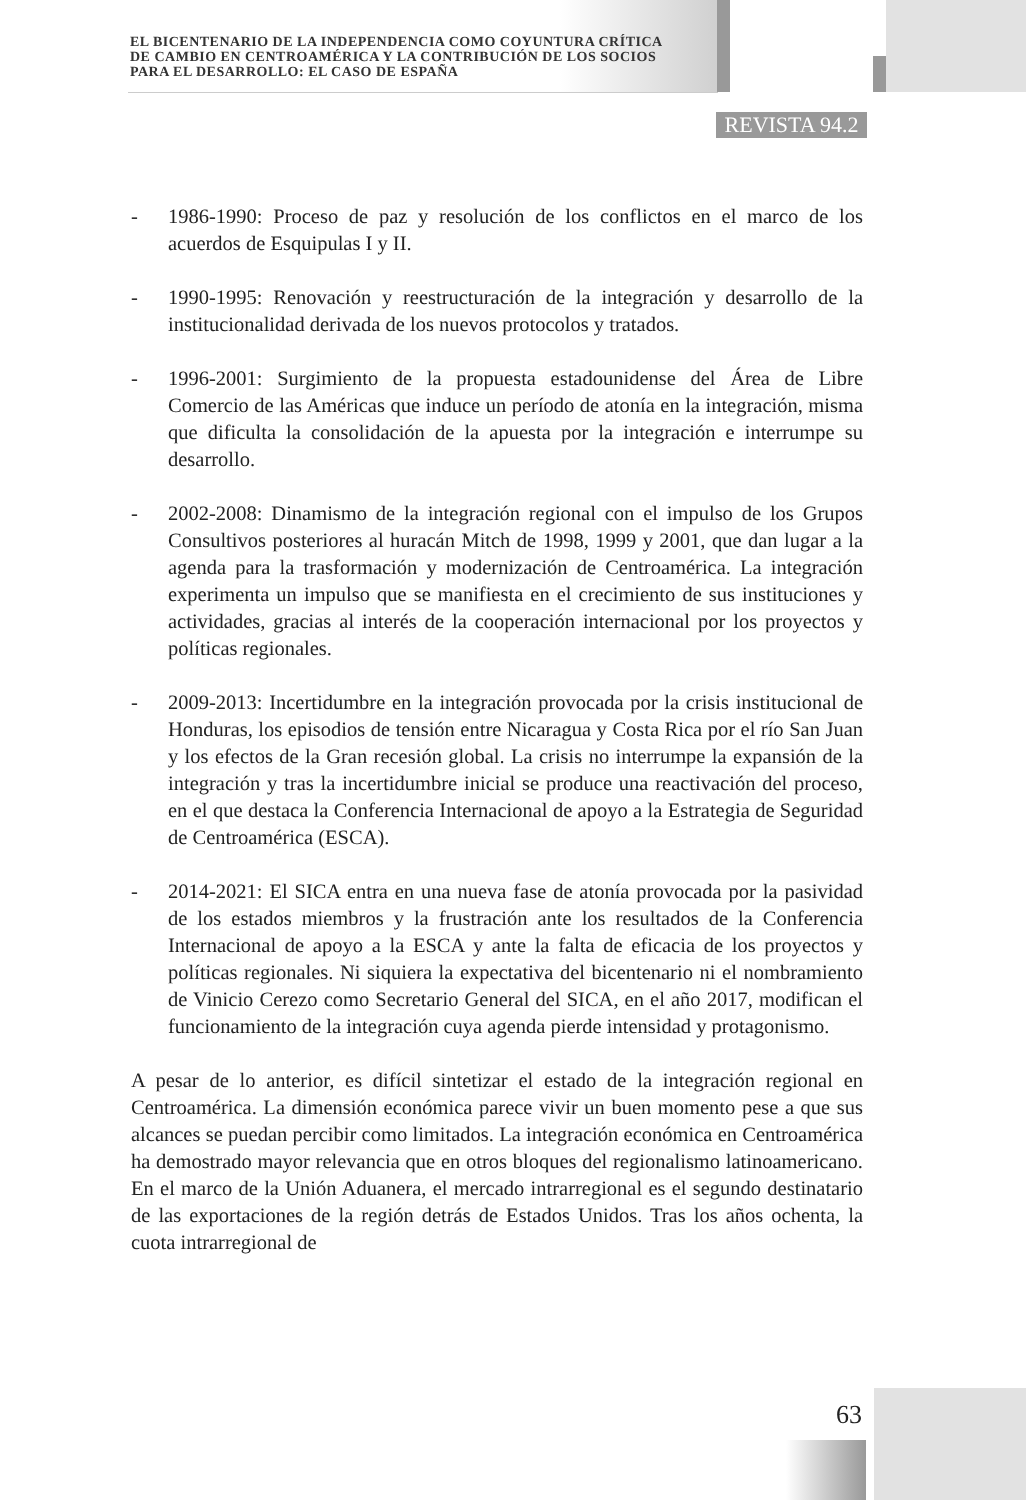EL BICENTENARIO DE LA INDEPENDENCIA COMO COYUNTURA CRÍTICA
DE CAMBIO EN CENTROAMÉRICA Y LA CONTRIBUCIÓN DE LOS SOCIOS
PARA EL DESARROLLO: EL CASO DE ESPAÑA
REVISTA 94.2
- 1986-1990: Proceso de paz y resolución de los conflictos en el marco de los acuerdos de Esquipulas I y II.
- 1990-1995: Renovación y reestructuración de la integración y desarrollo de la institucionalidad derivada de los nuevos protocolos y tratados.
- 1996-2001: Surgimiento de la propuesta estadounidense del Área de Libre Comercio de las Américas que induce un período de atonía en la integración, misma que dificulta la consolidación de la apuesta por la integración e interrumpe su desarrollo.
- 2002-2008: Dinamismo de la integración regional con el impulso de los Grupos Consultivos posteriores al huracán Mitch de 1998, 1999 y 2001, que dan lugar a la agenda para la trasformación y modernización de Centroamérica. La integración experimenta un impulso que se manifiesta en el crecimiento de sus instituciones y actividades, gracias al interés de la cooperación internacional por los proyectos y políticas regionales.
- 2009-2013: Incertidumbre en la integración provocada por la crisis institucional de Honduras, los episodios de tensión entre Nicaragua y Costa Rica por el río San Juan y los efectos de la Gran recesión global. La crisis no interrumpe la expansión de la integración y tras la incertidumbre inicial se produce una reactivación del proceso, en el que destaca la Conferencia Internacional de apoyo a la Estrategia de Seguridad de Centroamérica (ESCA).
- 2014-2021: El SICA entra en una nueva fase de atonía provocada por la pasividad de los estados miembros y la frustración ante los resultados de la Conferencia Internacional de apoyo a la ESCA y ante la falta de eficacia de los proyectos y políticas regionales. Ni siquiera la expectativa del bicentenario ni el nombramiento de Vinicio Cerezo como Secretario General del SICA, en el año 2017, modifican el funcionamiento de la integración cuya agenda pierde intensidad y protagonismo.
A pesar de lo anterior, es difícil sintetizar el estado de la integración regional en Centroamérica. La dimensión económica parece vivir un buen momento pese a que sus alcances se puedan percibir como limitados. La integración económica en Centroamérica ha demostrado mayor relevancia que en otros bloques del regionalismo latinoamericano. En el marco de la Unión Aduanera, el mercado intrarregional es el segundo destinatario de las exportaciones de la región detrás de Estados Unidos. Tras los años ochenta, la cuota intrarregional de
63